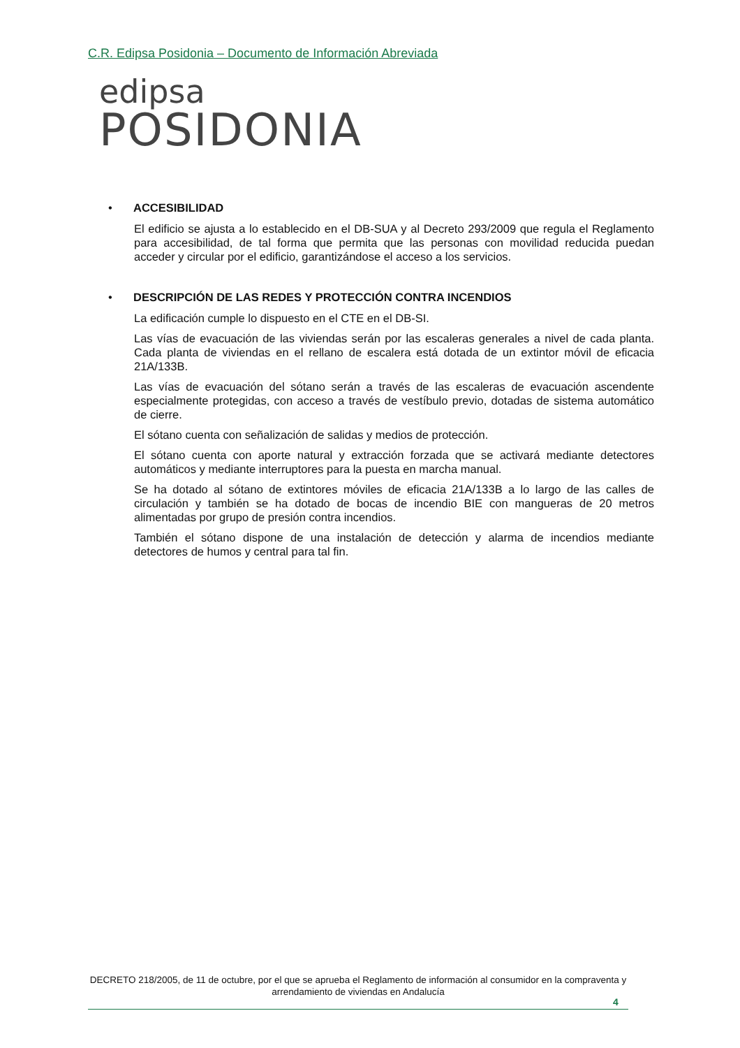C.R. Edipsa Posidonia – Documento de Información Abreviada
edipsa
POSIDONIA
• ACCESIBILIDAD
El edificio se ajusta a lo establecido en el DB-SUA y al Decreto 293/2009 que regula el Reglamento para accesibilidad, de tal forma que permita que las personas con movilidad reducida puedan acceder y circular por el edificio, garantizándose el acceso a los servicios.
• DESCRIPCIÓN DE LAS REDES Y PROTECCIÓN CONTRA INCENDIOS
La edificación cumple lo dispuesto en el CTE en el DB-SI.
Las vías de evacuación de las viviendas serán por las escaleras generales a nivel de cada planta. Cada planta de viviendas en el rellano de escalera está dotada de un extintor móvil de eficacia 21A/133B.
Las vías de evacuación del sótano serán a través de las escaleras de evacuación ascendente especialmente protegidas, con acceso a través de vestíbulo previo, dotadas de sistema automático de cierre.
El sótano cuenta con señalización de salidas y medios de protección.
El sótano cuenta con aporte natural y extracción forzada que se activará mediante detectores automáticos y mediante interruptores para la puesta en marcha manual.
Se ha dotado al sótano de extintores móviles de eficacia 21A/133B a lo largo de las calles de circulación y también se ha dotado de bocas de incendio BIE con mangueras de 20 metros alimentadas por grupo de presión contra incendios.
También el sótano dispone de una instalación de detección y alarma de incendios mediante detectores de humos y central para tal fin.
DECRETO 218/2005, de 11 de octubre, por el que se aprueba el Reglamento de información al consumidor en la compraventa y arrendamiento de viviendas en Andalucía
4